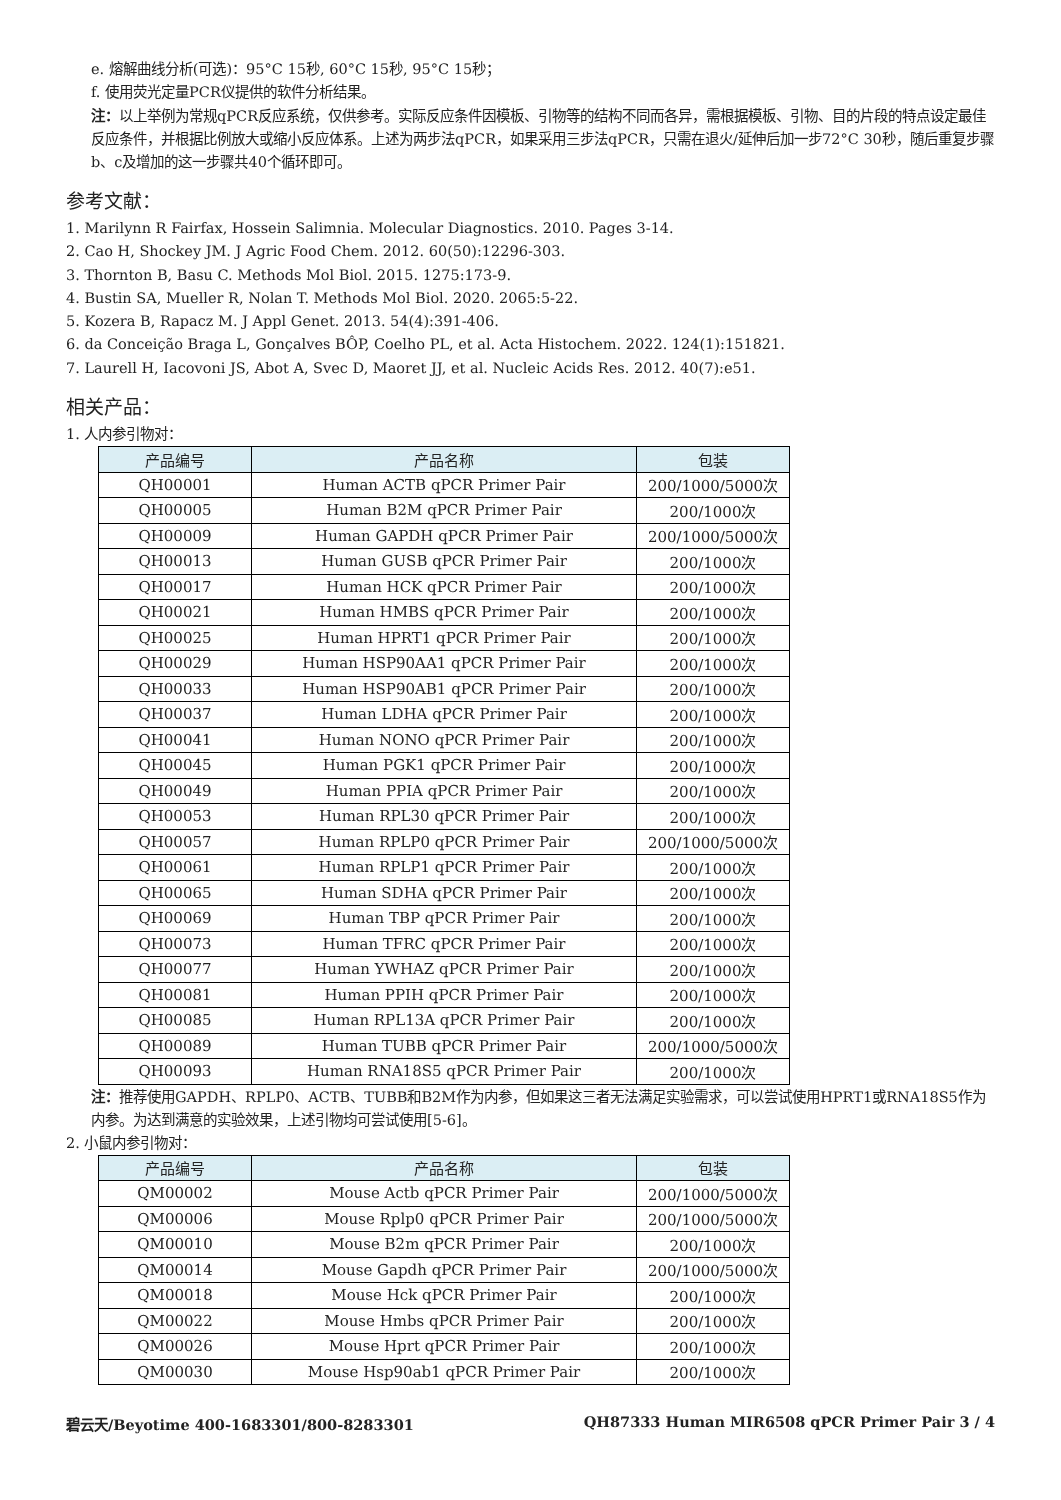e. 熔解曲线分析(可选)：95°C 15秒, 60°C 15秒, 95°C 15秒；
f. 使用荧光定量PCR仪提供的软件分析结果。
注：以上举例为常规qPCR反应系统，仅供参考。实际反应条件因模板、引物等的结构不同而各异，需根据模板、引物、目的片段的特点设定最佳反应条件，并根据比例放大或缩小反应体系。上述为两步法qPCR，如果采用三步法qPCR，只需在退火/延伸后加一步72°C 30秒，随后重复步骤b、c及增加的这一步骤共40个循环即可。
参考文献：
1. Marilynn R Fairfax, Hossein Salimnia. Molecular Diagnostics. 2010. Pages 3-14.
2. Cao H, Shockey JM. J Agric Food Chem. 2012. 60(50):12296-303.
3. Thornton B, Basu C. Methods Mol Biol. 2015. 1275:173-9.
4. Bustin SA, Mueller R, Nolan T. Methods Mol Biol. 2020. 2065:5-22.
5. Kozera B, Rapacz M. J Appl Genet. 2013. 54(4):391-406.
6. da Conceição Braga L, Gonçalves BÔP, Coelho PL, et al. Acta Histochem. 2022. 124(1):151821.
7. Laurell H, Iacovoni JS, Abot A, Svec D, Maoret JJ, et al. Nucleic Acids Res. 2012. 40(7):e51.
相关产品：
1. 人内参引物对：
| 产品编号 | 产品名称 | 包装 |
| --- | --- | --- |
| QH00001 | Human ACTB qPCR Primer Pair | 200/1000/5000次 |
| QH00005 | Human B2M qPCR Primer Pair | 200/1000次 |
| QH00009 | Human GAPDH qPCR Primer Pair | 200/1000/5000次 |
| QH00013 | Human GUSB qPCR Primer Pair | 200/1000次 |
| QH00017 | Human HCK qPCR Primer Pair | 200/1000次 |
| QH00021 | Human HMBS qPCR Primer Pair | 200/1000次 |
| QH00025 | Human HPRT1 qPCR Primer Pair | 200/1000次 |
| QH00029 | Human HSP90AA1 qPCR Primer Pair | 200/1000次 |
| QH00033 | Human HSP90AB1 qPCR Primer Pair | 200/1000次 |
| QH00037 | Human LDHA qPCR Primer Pair | 200/1000次 |
| QH00041 | Human NONO qPCR Primer Pair | 200/1000次 |
| QH00045 | Human PGK1 qPCR Primer Pair | 200/1000次 |
| QH00049 | Human PPIA qPCR Primer Pair | 200/1000次 |
| QH00053 | Human RPL30 qPCR Primer Pair | 200/1000次 |
| QH00057 | Human RPLP0 qPCR Primer Pair | 200/1000/5000次 |
| QH00061 | Human RPLP1 qPCR Primer Pair | 200/1000次 |
| QH00065 | Human SDHA qPCR Primer Pair | 200/1000次 |
| QH00069 | Human TBP qPCR Primer Pair | 200/1000次 |
| QH00073 | Human TFRC qPCR Primer Pair | 200/1000次 |
| QH00077 | Human YWHAZ qPCR Primer Pair | 200/1000次 |
| QH00081 | Human PPIH qPCR Primer Pair | 200/1000次 |
| QH00085 | Human RPL13A qPCR Primer Pair | 200/1000次 |
| QH00089 | Human TUBB qPCR Primer Pair | 200/1000/5000次 |
| QH00093 | Human RNA18S5 qPCR Primer Pair | 200/1000次 |
注：推荐使用GAPDH、RPLP0、ACTB、TUBB和B2M作为内参，但如果这三者无法满足实验需求，可以尝试使用HPRT1或RNA18S5作为内参。为达到满意的实验效果，上述引物均可尝试使用[5-6]。
2. 小鼠内参引物对：
| 产品编号 | 产品名称 | 包装 |
| --- | --- | --- |
| QM00002 | Mouse Actb qPCR Primer Pair | 200/1000/5000次 |
| QM00006 | Mouse Rplp0 qPCR Primer Pair | 200/1000/5000次 |
| QM00010 | Mouse B2m qPCR Primer Pair | 200/1000次 |
| QM00014 | Mouse Gapdh qPCR Primer Pair | 200/1000/5000次 |
| QM00018 | Mouse Hck qPCR Primer Pair | 200/1000次 |
| QM00022 | Mouse Hmbs qPCR Primer Pair | 200/1000次 |
| QM00026 | Mouse Hprt qPCR Primer Pair | 200/1000次 |
| QM00030 | Mouse Hsp90ab1 qPCR Primer Pair | 200/1000次 |
碧云天/Beyotime 400-1683301/800-8283301 QH87333 Human MIR6508 qPCR Primer Pair 3 / 4